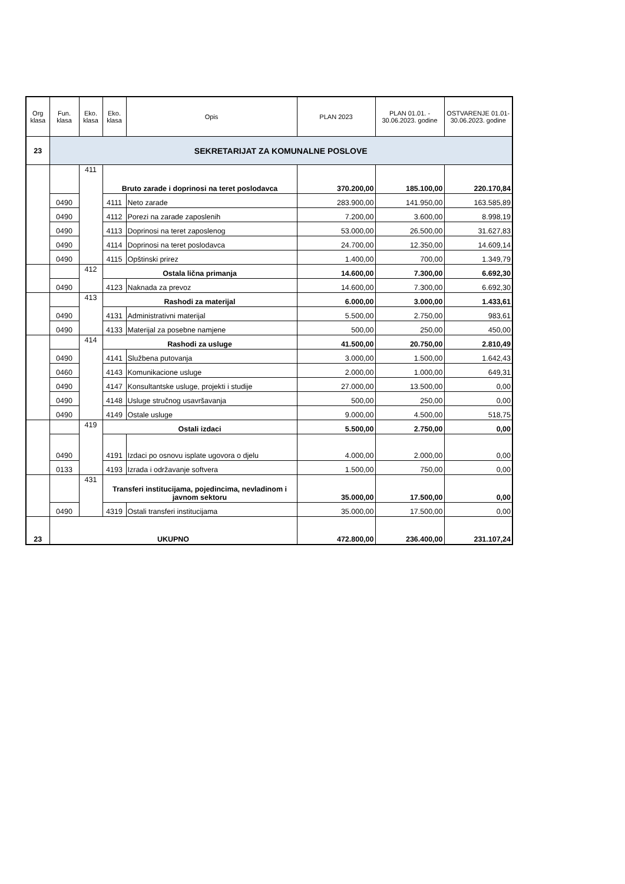| Org klasa | Fun. klasa | Eko. klasa | Eko. klasa | Opis | PLAN 2023 | PLAN 01.01. - 30.06.2023. godine | OSTVARENJE 01.01-30.06.2023. godine |
| --- | --- | --- | --- | --- | --- | --- | --- |
| 23 | SEKRETARIJAT ZA KOMUNALNE POSLOVE | | | | | | |
| | | 411 | Bruto zarade i doprinosi na teret poslodavca | | 370.200,00 | 185.100,00 | 220.170,84 |
| | 0490 | | 4111 | Neto zarade | 283.900,00 | 141.950,00 | 163.585,89 |
| | 0490 | | 4112 | Porezi na zarade zaposlenih | 7.200,00 | 3.600,00 | 8.998,19 |
| | 0490 | | 4113 | Doprinosi na teret zaposlenog | 53.000,00 | 26.500,00 | 31.627,83 |
| | 0490 | | 4114 | Doprinosi na teret poslodavca | 24.700,00 | 12.350,00 | 14.609,14 |
| | 0490 | | 4115 | Opštinski prirez | 1.400,00 | 700,00 | 1.349,79 |
| | | 412 | Ostala lična primanja | | 14.600,00 | 7.300,00 | 6.692,30 |
| | 0490 | | 4123 | Naknada za prevoz | 14.600,00 | 7.300,00 | 6.692,30 |
| | | 413 | Rashodi za materijal | | 6.000,00 | 3.000,00 | 1.433,61 |
| | 0490 | | 4131 | Administrativni materijal | 5.500,00 | 2.750,00 | 983,61 |
| | 0490 | | 4133 | Materijal za posebne namjene | 500,00 | 250,00 | 450,00 |
| | | 414 | Rashodi za usluge | | 41.500,00 | 20.750,00 | 2.810,49 |
| | 0490 | | 4141 | Službena putovanja | 3.000,00 | 1.500,00 | 1.642,43 |
| | 0460 | | 4143 | Komunikacione usluge | 2.000,00 | 1.000,00 | 649,31 |
| | 0490 | | 4147 | Konsultantske usluge, projekti i studije | 27.000,00 | 13.500,00 | 0,00 |
| | 0490 | | 4148 | Usluge stručnog usavršavanja | 500,00 | 250,00 | 0,00 |
| | 0490 | | 4149 | Ostale usluge | 9.000,00 | 4.500,00 | 518,75 |
| | | 419 | Ostali izdaci | | 5.500,00 | 2.750,00 | 0,00 |
| | 0490 | | 4191 | Izdaci po osnovu isplate ugovora o djelu | 4.000,00 | 2.000,00 | 0,00 |
| | 0133 | | 4193 | Izrada i održavanje softvera | 1.500,00 | 750,00 | 0,00 |
| | | 431 | Transferi institucijama, pojedincima, nevladinom i javnom sektoru | | 35.000,00 | 17.500,00 | 0,00 |
| | 0490 | | 4319 | Ostali transferi institucijama | 35.000,00 | 17.500,00 | 0,00 |
| 23 | UKUPNO | | | | 472.800,00 | 236.400,00 | 231.107,24 |